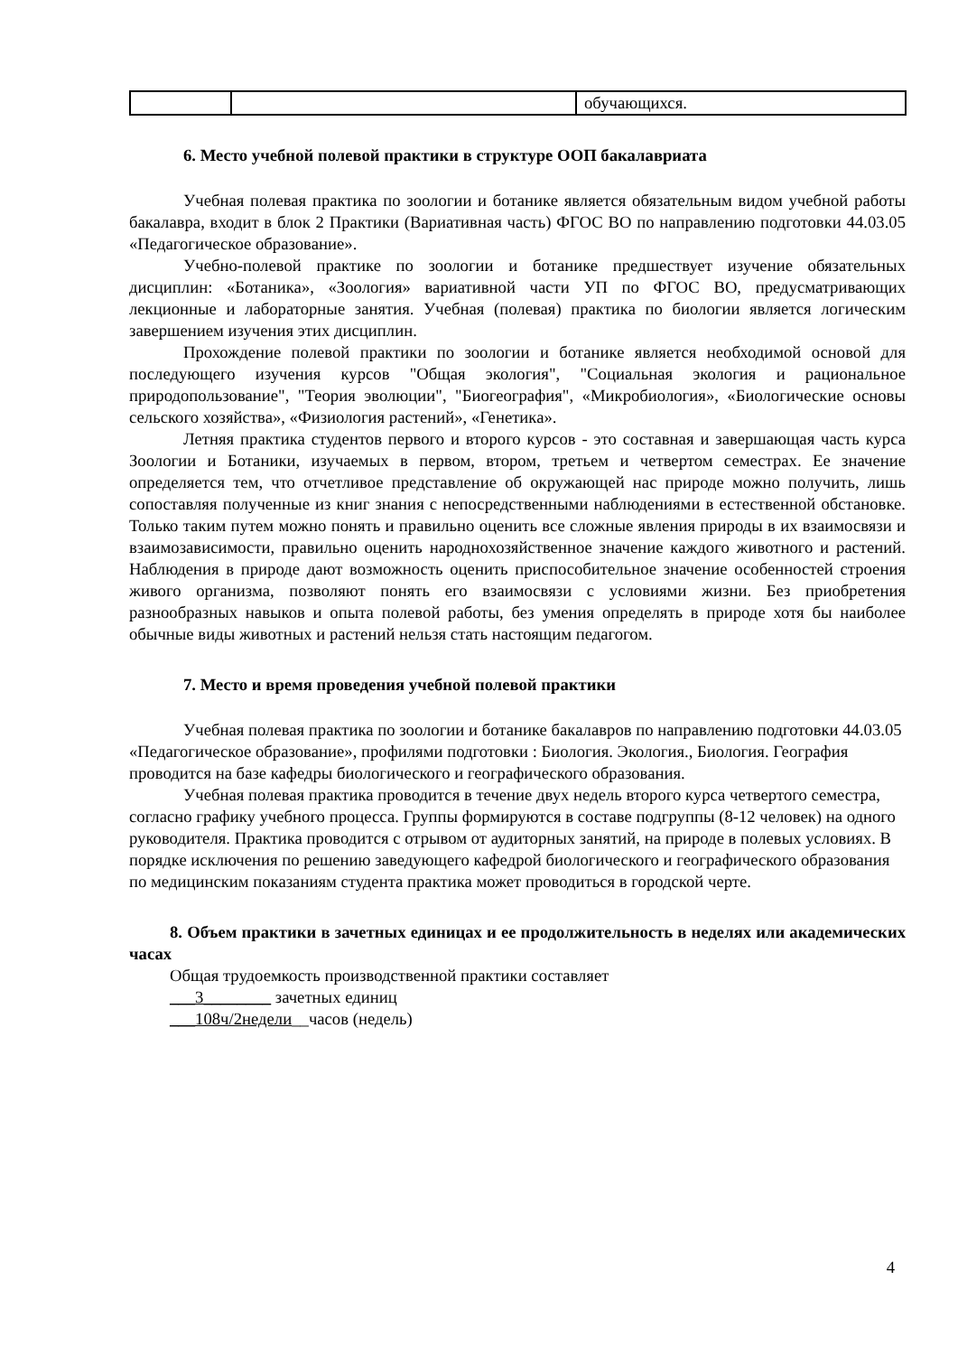| | | обучающихся. |
6. Место учебной полевой практики в структуре ООП бакалавриата
Учебная полевая практика по зоологии и ботанике является обязательным видом учебной работы бакалавра, входит в блок 2 Практики (Вариативная часть) ФГОС ВО по направлению подготовки 44.03.05 «Педагогическое образование».
Учебно-полевой практике по зоологии и ботанике предшествует изучение обязательных дисциплин: «Ботаника», «Зоология» вариативной части УП по ФГОС ВО, предусматривающих лекционные и лабораторные занятия. Учебная (полевая) практика по биологии является логическим завершением изучения этих дисциплин.
Прохождение полевой практики по зоологии и ботанике является необходимой основой для последующего изучения курсов "Общая экология", "Социальная экология и рациональное природопользование", "Теория эволюции", "Биогеография", «Микробиология», «Биологические основы сельского хозяйства», «Физиология растений», «Генетика».
Летняя практика студентов первого и второго курсов - это составная и завершающая часть курса Зоологии и Ботаники, изучаемых в первом, втором, третьем и четвертом семестрах. Ее значение определяется тем, что отчетливое представление об окружающей нас природе можно получить, лишь сопоставляя полученные из книг знания с непосредственными наблюдениями в естественной обстановке. Только таким путем можно понять и правильно оценить все сложные явления природы в их взаимосвязи и взаимозависимости, правильно оценить народнохозяйственное значение каждого животного и растений. Наблюдения в природе дают возможность оценить приспособительное значение особенностей строения живого организма, позволяют понять его взаимосвязи с условиями жизни. Без приобретения разнообразных навыков и опыта полевой работы, без умения определять в природе хотя бы наиболее обычные виды животных и растений нельзя стать настоящим педагогом.
7. Место и время проведения учебной полевой практики
Учебная полевая практика по зоологии и ботанике бакалавров по направлению подготовки 44.03.05 «Педагогическое образование», профилями подготовки : Биология. Экология., Биология. География проводится на базе кафедры биологического и географического образования.
Учебная полевая практика проводится в течение двух недель второго курса четвертого семестра, согласно графику учебного процесса. Группы формируются в составе подгруппы (8-12 человек) на одного руководителя. Практика проводится с отрывом от аудиторных занятий, на природе в полевых условиях. В порядке исключения по решению заведующего кафедрой биологического и географического образования по медицинским показаниям студента практика может проводиться в городской черте.
8. Объем практики в зачетных единицах и ее продолжительность в неделях или академических часах
Общая трудоемкость производственной практики составляет
___3________ зачетных единиц
___108ч/2недели__часов (недель)
4